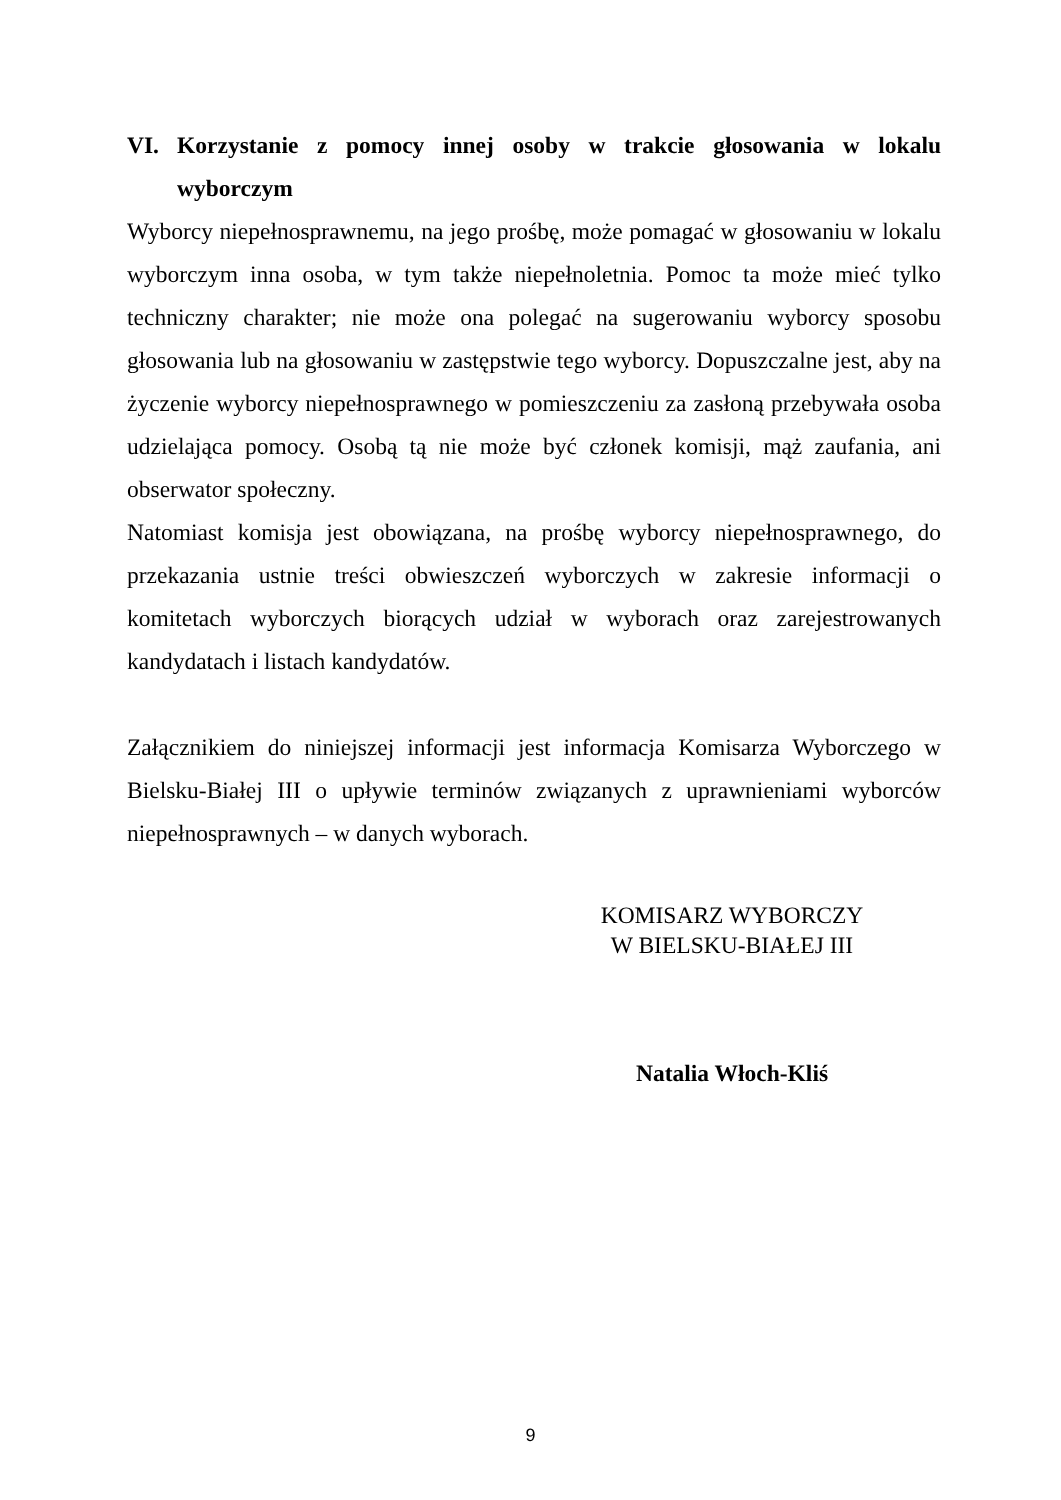VI. Korzystanie z pomocy innej osoby w trakcie głosowania w lokalu wyborczym
Wyborcy niepełnosprawnemu, na jego prośbę, może pomagać w głosowaniu w lokalu wyborczym inna osoba, w tym także niepełnoletnia. Pomoc ta może mieć tylko techniczny charakter; nie może ona polegać na sugerowaniu wyborcy sposobu głosowania lub na głosowaniu w zastępstwie tego wyborcy. Dopuszczalne jest, aby na życzenie wyborcy niepełnosprawnego w pomieszczeniu za zasłoną przebywała osoba udzielająca pomocy. Osobą tą nie może być członek komisji, mąż zaufania, ani obserwator społeczny.
Natomiast komisja jest obowiązana, na prośbę wyborcy niepełnosprawnego, do przekazania ustnie treści obwieszczeń wyborczych w zakresie informacji o komitetach wyborczych biorących udział w wyborach oraz zarejestrowanych kandydatach i listach kandydatów.
Załącznikiem do niniejszej informacji jest informacja Komisarza Wyborczego w Bielsku-Białej III o upływie terminów związanych z uprawnieniami wyborców niepełnosprawnych – w danych wyborach.
KOMISARZ WYBORCZY
W BIELSKU-BIAŁEJ III
Natalia Włoch-Kliś
9